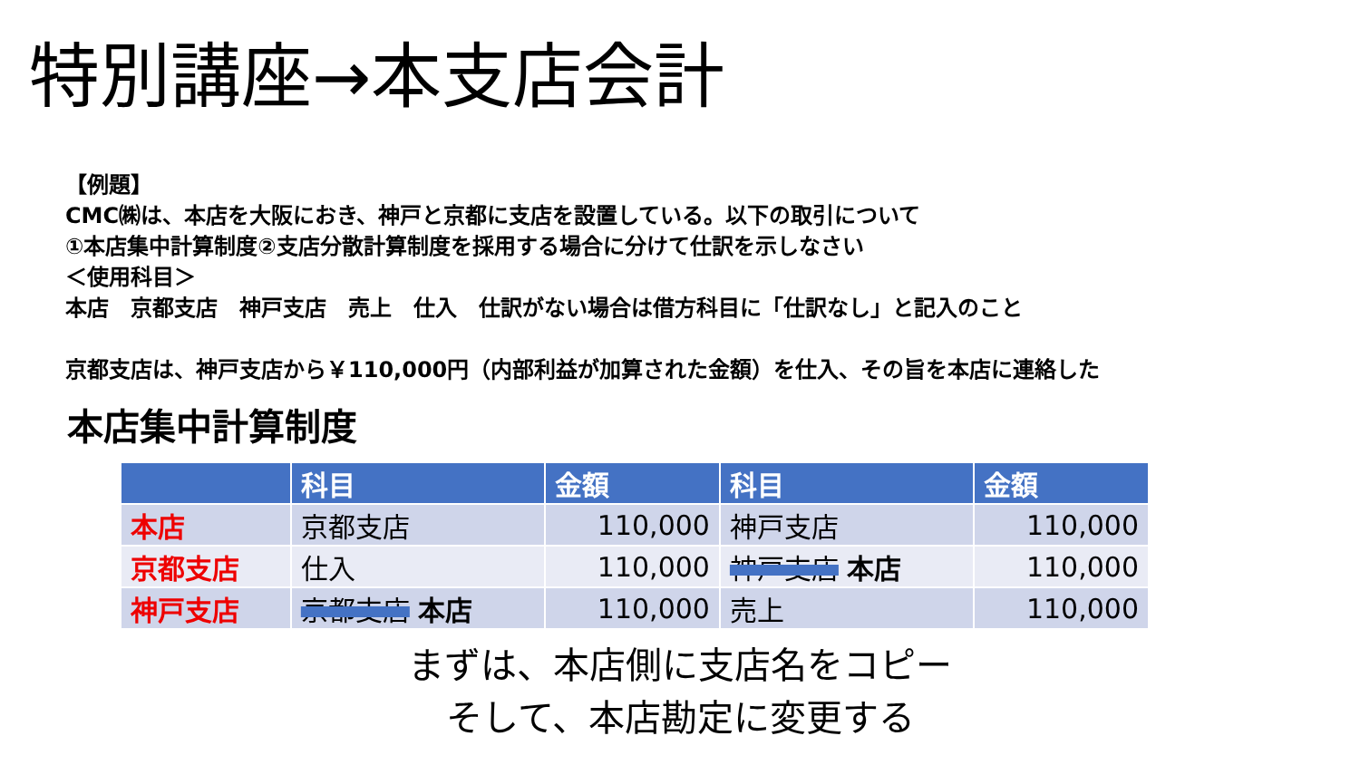特別講座→本支店会計
【例題】
CMC㈱は、本店を大阪におき、神戸と京都に支店を設置している。以下の取引について
①本店集中計算制度②支店分散計算制度を採用する場合に分けて仕訳を示しなさい
＜使用科目＞
本店　京都支店　神戸支店　売上　仕入　仕訳がない場合は借方科目に「仕訳なし」と記入のこと
京都支店は、神戸支店から￥110,000円（内部利益が加算された金額）を仕入、その旨を本店に連絡した
本店集中計算制度
| | 科目 | 金額 | 科目 | 金額 |
| --- | --- | --- | --- | --- |
| 本店 | 京都支店 | 110,000 | 神戸支店 | 110,000 |
| 京都支店 | 仕入 | 110,000 | 神戸支店 本店 | 110,000 |
| 神戸支店 | 京都支店 本店 | 110,000 | 売上 | 110,000 |
まずは、本店側に支店名をコピー
そして、本店勘定に変更する